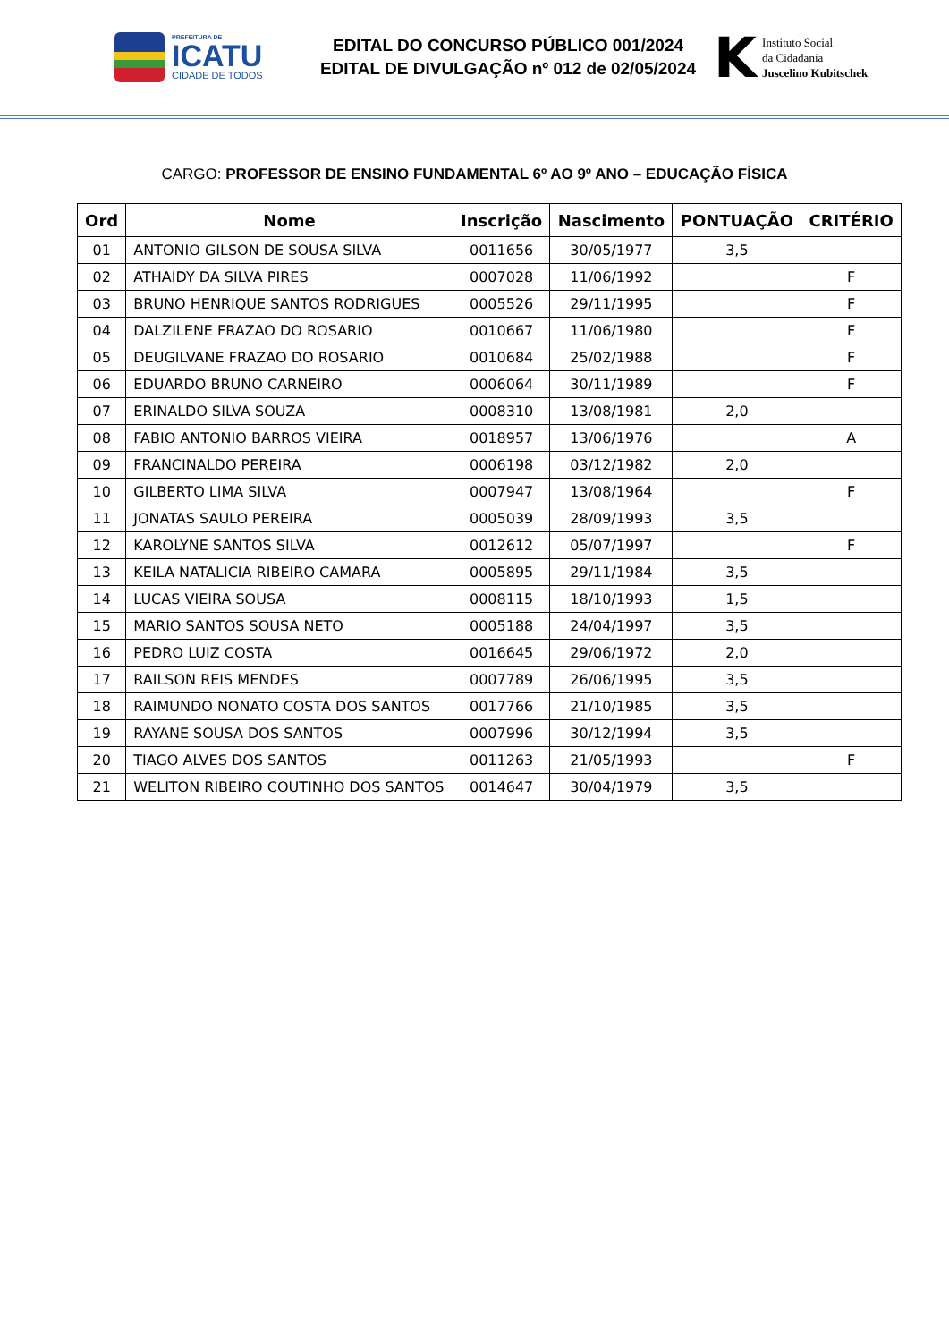PREFEITURA DE
ICATU
CIDADE DE TODOS
EDITAL DO CONCURSO PÚBLICO 001/2024
EDITAL DE DIVULGAÇÃO nº 012 de 02/05/2024
K
Instituto Social
da Cidadania
Juscelino Kubitschek
CARGO: PROFESSOR DE ENSINO FUNDAMENTAL 6º AO 9º ANO – EDUCAÇÃO FÍSICA
| Ord | Nome | Inscrição | Nascimento | PONTUAÇÃO | CRITÉRIO |
| --- | --- | --- | --- | --- | --- |
| 01 | ANTONIO GILSON DE SOUSA SILVA | 0011656 | 30/05/1977 | 3,5 | |
| 02 | ATHAIDY DA SILVA PIRES | 0007028 | 11/06/1992 | | F |
| 03 | BRUNO HENRIQUE SANTOS RODRIGUES | 0005526 | 29/11/1995 | | F |
| 04 | DALZILENE FRAZAO DO ROSARIO | 0010667 | 11/06/1980 | | F |
| 05 | DEUGILVANE FRAZAO DO ROSARIO | 0010684 | 25/02/1988 | | F |
| 06 | EDUARDO BRUNO CARNEIRO | 0006064 | 30/11/1989 | | F |
| 07 | ERINALDO SILVA SOUZA | 0008310 | 13/08/1981 | 2,0 | |
| 08 | FABIO ANTONIO BARROS VIEIRA | 0018957 | 13/06/1976 | | A |
| 09 | FRANCINALDO PEREIRA | 0006198 | 03/12/1982 | 2,0 | |
| 10 | GILBERTO LIMA SILVA | 0007947 | 13/08/1964 | | F |
| 11 | JONATAS SAULO PEREIRA | 0005039 | 28/09/1993 | 3,5 | |
| 12 | KAROLYNE SANTOS SILVA | 0012612 | 05/07/1997 | | F |
| 13 | KEILA NATALICIA RIBEIRO CAMARA | 0005895 | 29/11/1984 | 3,5 | |
| 14 | LUCAS VIEIRA SOUSA | 0008115 | 18/10/1993 | 1,5 | |
| 15 | MARIO SANTOS SOUSA NETO | 0005188 | 24/04/1997 | 3,5 | |
| 16 | PEDRO LUIZ COSTA | 0016645 | 29/06/1972 | 2,0 | |
| 17 | RAILSON REIS MENDES | 0007789 | 26/06/1995 | 3,5 | |
| 18 | RAIMUNDO NONATO COSTA DOS SANTOS | 0017766 | 21/10/1985 | 3,5 | |
| 19 | RAYANE SOUSA DOS SANTOS | 0007996 | 30/12/1994 | 3,5 | |
| 20 | TIAGO ALVES DOS SANTOS | 0011263 | 21/05/1993 | | F |
| 21 | WELITON RIBEIRO COUTINHO DOS SANTOS | 0014647 | 30/04/1979 | 3,5 | |